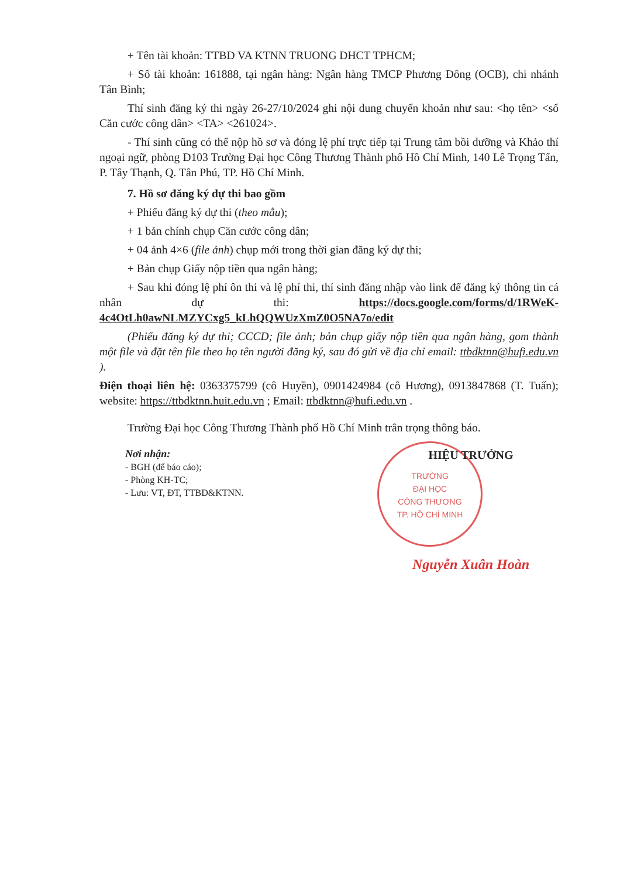+ Tên tài khoản: TTBD VA KTNN TRUONG DHCT TPHCM;
+ Số tài khoản: 161888, tại ngân hàng: Ngân hàng TMCP Phương Đông (OCB), chi nhánh Tân Bình;
Thí sinh đăng ký thi ngày 26-27/10/2024 ghi nội dung chuyển khoản như sau: <họ tên> <số Căn cước công dân> <TA> <261024>.
- Thí sinh cũng có thể nộp hồ sơ và đóng lệ phí trực tiếp tại Trung tâm bồi dưỡng và Khảo thí ngoại ngữ, phòng D103 Trường Đại học Công Thương Thành phố Hồ Chí Minh, 140 Lê Trọng Tấn, P. Tây Thạnh, Q. Tân Phú, TP. Hồ Chí Minh.
7. Hồ sơ đăng ký dự thi bao gồm
+ Phiếu đăng ký dự thi (theo mẫu);
+ 1 bản chính chụp Căn cước công dân;
+ 04 ảnh 4×6 (file ảnh) chụp mới trong thời gian đăng ký dự thi;
+ Bản chụp Giấy nộp tiền qua ngân hàng;
+ Sau khi đóng lệ phí ôn thi và lệ phí thi, thí sinh đăng nhập vào link để đăng ký thông tin cá nhân dự thi: https://docs.google.com/forms/d/1RWeK-4c4OtLh0awNLMZYCxg5_kLhQQWUzXmZ0O5NA7o/edit
(Phiếu đăng ký dự thi; CCCD; file ảnh; bản chụp giấy nộp tiền qua ngân hàng, gom thành một file và đặt tên file theo họ tên người đăng ký, sau đó gửi về địa chỉ email: ttbdktnn@hufi.edu.vn ).
Điện thoại liên hệ: 0363375799 (cô Huyền), 0901424984 (cô Hương), 0913847868 (T. Tuấn); website: https://ttbdktnn.huit.edu.vn ; Email: ttbdktnn@hufi.edu.vn .
Trường Đại học Công Thương Thành phố Hồ Chí Minh trân trọng thông báo.
Nơi nhận:
- BGH (để báo cáo);
- Phòng KH-TC;
- Lưu: VT, ĐT, TTBD&KTNN.
TRƯỜNG
ĐẠI HỌC
CÔNG THƯƠNG
TP. HỒ CHÍ MINH
HIỆU TRƯỞNG
Nguyễn Xuân Hoàn